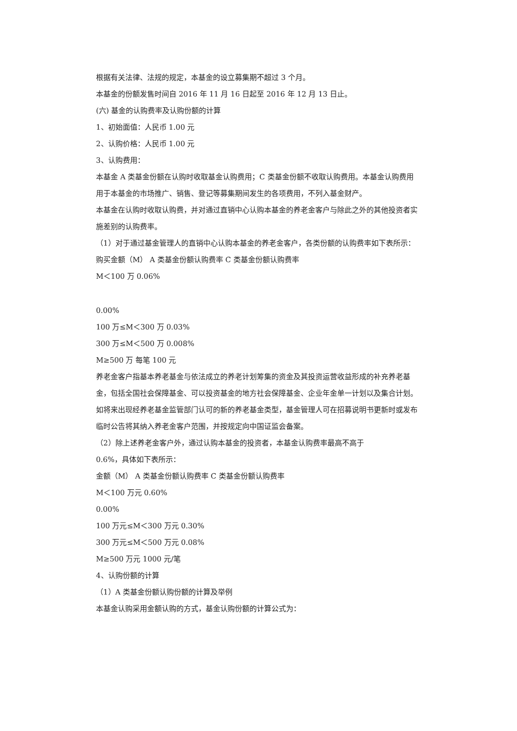根据有关法律、法规的规定，本基金的设立募集期不超过 3 个月。
本基金的份额发售时间自 2016 年 11 月 16 日起至 2016 年 12 月 13 日止。
(六) 基金的认购费率及认购份额的计算
1、初始面值：人民币 1.00 元
2、认购价格：人民币 1.00 元
3、认购费用：
本基金 A 类基金份额在认购时收取基金认购费用；C 类基金份额不收取认购费用。本基金认购费用用于本基金的市场推广、销售、登记等募集期间发生的各项费用，不列入基金财产。
本基金在认购时收取认购费，并对通过直销中心认购本基金的养老金客户与除此之外的其他投资者实施差别的认购费率。
（1）对于通过基金管理人的直销中心认购本基金的养老金客户，各类份额的认购费率如下表所示：
购买金额（M） A 类基金份额认购费率 C 类基金份额认购费率
M＜100 万 0.06%
0.00%
100 万≤M＜300 万 0.03%
300 万≤M＜500 万 0.008%
M≥500 万 每笔 100 元
养老金客户指基本养老基金与依法成立的养老计划筹集的资金及其投资运营收益形成的补充养老基金，包括全国社会保障基金、可以投资基金的地方社会保障基金、企业年金单一计划以及集合计划。如将来出现经养老基金监管部门认可的新的养老基金类型，基金管理人可在招募说明书更新时或发布临时公告将其纳入养老金客户范围，并按规定向中国证监会备案。
（2）除上述养老金客户外，通过认购本基金的投资者，本基金认购费率最高不高于
0.6%，具体如下表所示：
金额（M） A 类基金份额认购费率 C 类基金份额认购费率
M＜100 万元 0.60%
0.00%
100 万元≤M＜300 万元 0.30%
300 万元≤M＜500 万元 0.08%
M≥500 万元 1000 元/笔
4、认购份额的计算
（1）A 类基金份额认购份额的计算及举例
本基金认购采用金额认购的方式，基金认购份额的计算公式为：